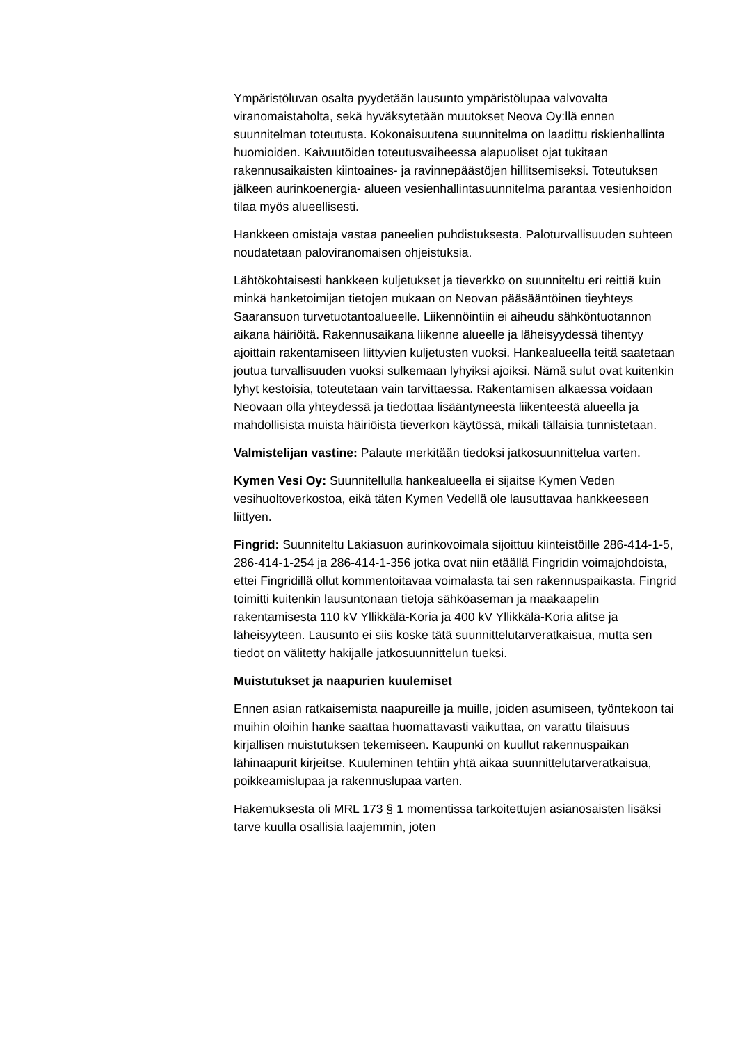Ympäristöluvan osalta pyydetään lausunto ympäristölupaa valvovalta viranomaistaholta, sekä hyväksytetään muutokset Neova Oy:llä ennen suunnitelman toteutusta. Kokonaisuutena suunnitelma on laadittu riskienhallinta huomioiden. Kaivuutöiden toteutusvaiheessa alapuoliset ojat tukitaan rakennusaikaisten kiintoaines- ja ravinnepäästöjen hillitsemiseksi. Toteutuksen jälkeen aurinkoenergia- alueen vesienhallintasuunnitelma parantaa vesienhoidon tilaa myös alueellisesti.
Hankkeen omistaja vastaa paneelien puhdistuksesta. Paloturvallisuuden suhteen noudatetaan paloviranomaisen ohjeistuksia.
Lähtökohtaisesti hankkeen kuljetukset ja tieverkko on suunniteltu eri reittiä kuin minkä hanketoimijan tietojen mukaan on Neovan pääsääntöinen tieyhteys Saaransuon turvetuotantoalueelle. Liikennöintiin ei aiheudu sähköntuotannon aikana häiriöitä. Rakennusaikana liikenne alueelle ja läheisyydessä tihentyy ajoittain rakentamiseen liittyvien kuljetusten vuoksi. Hankealueella teitä saatetaan joutua turvallisuuden vuoksi sulkemaan lyhyiksi ajoiksi. Nämä sulut ovat kuitenkin lyhyt kestoisia, toteutetaan vain tarvittaessa. Rakentamisen alkaessa voidaan Neovaan olla yhteydessä ja tiedottaa lisääntyneestä liikenteestä alueella ja mahdollisista muista häiriöistä tieverkon käytössä, mikäli tällaisia tunnistetaan.
Valmistelijan vastine: Palaute merkitään tiedoksi jatkosuunnittelua varten.
Kymen Vesi Oy: Suunnitellulla hankealueella ei sijaitse Kymen Veden vesihuoltoverkostoa, eikä täten Kymen Vedellä ole lausuttavaa hankkeeseen liittyen.
Fingrid: Suunniteltu Lakiasuon aurinkovoimala sijoittuu kiinteistöille 286-414-1-5, 286-414-1-254 ja 286-414-1-356 jotka ovat niin etäällä Fingridin voimajohdoista, ettei Fingridillä ollut kommentoitavaa voimalasta tai sen rakennuspaikasta. Fingrid toimitti kuitenkin lausuntonaan tietoja sähköaseman ja maakaapelin rakentamisesta 110 kV Yllikkälä-Koria ja 400 kV Yllikkälä-Koria alitse ja läheisyyteen. Lausunto ei siis koske tätä suunnittelutarveratkaisua, mutta sen tiedot on välitetty hakijalle jatkosuunnittelun tueksi.
Muistutukset ja naapurien kuulemiset
Ennen asian ratkaisemista naapureille ja muille, joiden asumiseen, työntekoon tai muihin oloihin hanke saattaa huomattavasti vaikuttaa, on varattu tilaisuus kirjallisen muistutuksen tekemiseen. Kaupunki on kuullut rakennuspaikan lähinaapurit kirjeitse. Kuuleminen tehtiin yhtä aikaa suunnittelutarveratkaisua, poikkeamislupaa ja rakennuslupaa varten.
Hakemuksesta oli MRL 173 § 1 momentissa tarkoitettujen asianosaisten lisäksi tarve kuulla osallisia laajemmin, joten